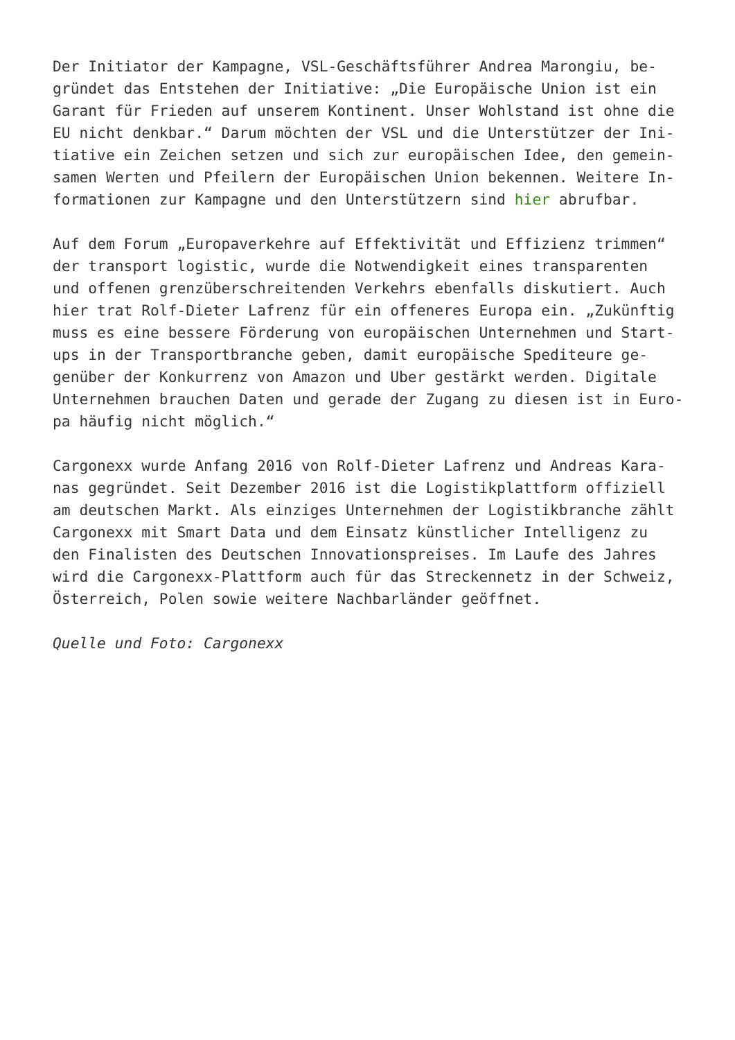Der Initiator der Kampagne, VSL-Geschäftsführer Andrea Marongiu, be-
gründet das Entstehen der Initiative: „Die Europäische Union ist ein
Garant für Frieden auf unserem Kontinent. Unser Wohlstand ist ohne die
EU nicht denkbar.“ Darum möchten der VSL und die Unterstützer der Ini-
tiative ein Zeichen setzen und sich zur europäischen Idee, den gemein-
samen Werten und Pfeilern der Europäischen Union bekennen. Weitere In-
formationen zur Kampagne und den Unterstützern sind hier abrufbar.
Auf dem Forum „Europaverkehre auf Effektivität und Effizienz trimmen“
der transport logistic, wurde die Notwendigkeit eines transparenten
und offenen grenzüberschreitenden Verkehrs ebenfalls diskutiert. Auch
hier trat Rolf-Dieter Lafrenz für ein offeneres Europa ein. „Zukünftig
muss es eine bessere Förderung von europäischen Unternehmen und Start-
ups in der Transportbranche geben, damit europäische Spediteure ge-
genüber der Konkurrenz von Amazon und Uber gestärkt werden. Digitale
Unternehmen brauchen Daten und gerade der Zugang zu diesen ist in Euro-
pa häufig nicht möglich.“
Cargonexx wurde Anfang 2016 von Rolf-Dieter Lafrenz und Andreas Kara-
nas gegründet. Seit Dezember 2016 ist die Logistikplattform offiziell
am deutschen Markt. Als einziges Unternehmen der Logistikbranche zählt
Cargonexx mit Smart Data und dem Einsatz künstlicher Intelligenz zu
den Finalisten des Deutschen Innovationspreises. Im Laufe des Jahres
wird die Cargonexx-Plattform auch für das Streckennetz in der Schweiz,
Österreich, Polen sowie weitere Nachbarländer geöffnet.
Quelle und Foto: Cargonexx